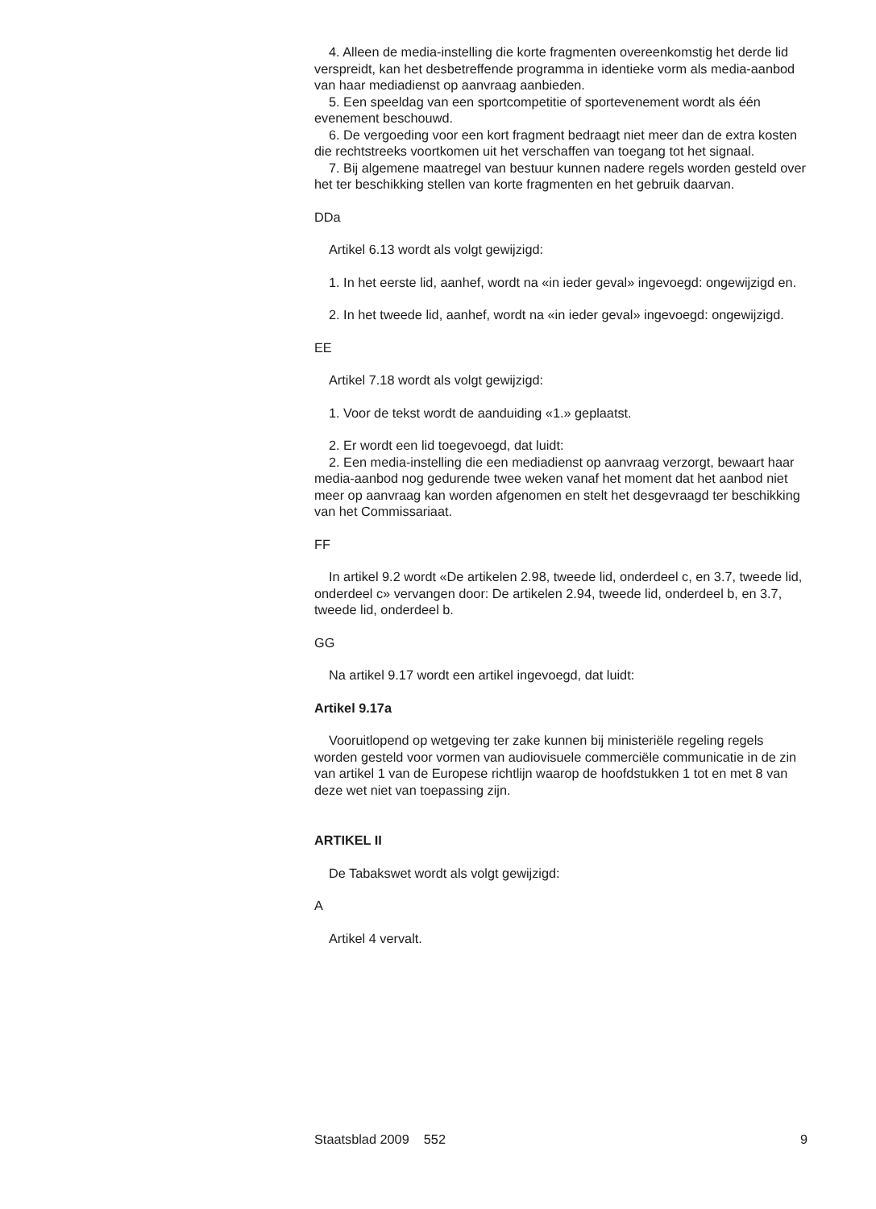4. Alleen de media-instelling die korte fragmenten overeenkomstig het derde lid verspreidt, kan het desbetreffende programma in identieke vorm als media-aanbod van haar mediadienst op aanvraag aanbieden.
5. Een speeldag van een sportcompetitie of sportevenement wordt als één evenement beschouwd.
6. De vergoeding voor een kort fragment bedraagt niet meer dan de extra kosten die rechtstreeks voortkomen uit het verschaffen van toegang tot het signaal.
7. Bij algemene maatregel van bestuur kunnen nadere regels worden gesteld over het ter beschikking stellen van korte fragmenten en het gebruik daarvan.
DDa
Artikel 6.13 wordt als volgt gewijzigd:
1. In het eerste lid, aanhef, wordt na «in ieder geval» ingevoegd: ongewijzigd en.
2. In het tweede lid, aanhef, wordt na «in ieder geval» ingevoegd: ongewijzigd.
EE
Artikel 7.18 wordt als volgt gewijzigd:
1. Voor de tekst wordt de aanduiding «1.» geplaatst.
2. Er wordt een lid toegevoegd, dat luidt:
2. Een media-instelling die een mediadienst op aanvraag verzorgt, bewaart haar media-aanbod nog gedurende twee weken vanaf het moment dat het aanbod niet meer op aanvraag kan worden afgenomen en stelt het desgevraagd ter beschikking van het Commissariaat.
FF
In artikel 9.2 wordt «De artikelen 2.98, tweede lid, onderdeel c, en 3.7, tweede lid, onderdeel c» vervangen door: De artikelen 2.94, tweede lid, onderdeel b, en 3.7, tweede lid, onderdeel b.
GG
Na artikel 9.17 wordt een artikel ingevoegd, dat luidt:
Artikel 9.17a
Vooruitlopend op wetgeving ter zake kunnen bij ministeriële regeling regels worden gesteld voor vormen van audiovisuele commerciële communicatie in de zin van artikel 1 van de Europese richtlijn waarop de hoofdstukken 1 tot en met 8 van deze wet niet van toepassing zijn.
ARTIKEL II
De Tabakswet wordt als volgt gewijzigd:
A
Artikel 4 vervalt.
Staatsblad 2009 552 9